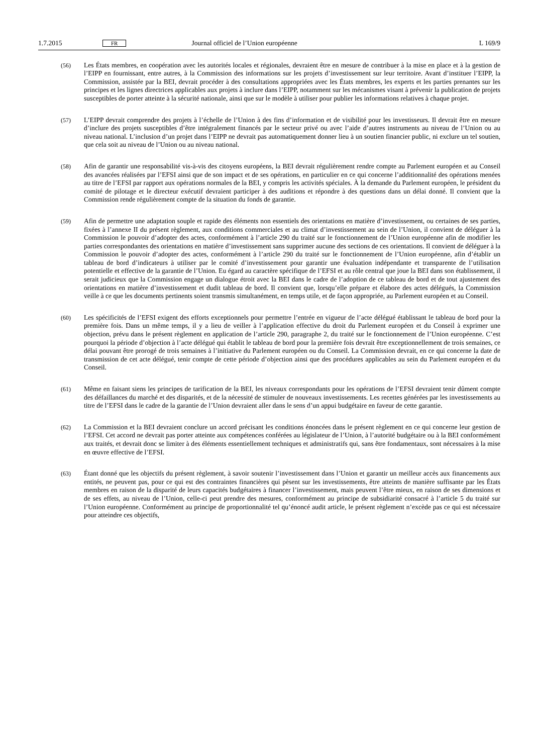1.7.2015 FR Journal officiel de l’Union européenne L 169/9
(56) Les États membres, en coopération avec les autorités locales et régionales, devraient être en mesure de contribuer à la mise en place et à la gestion de l’EIPP en fournissant, entre autres, à la Commission des informations sur les projets d’investissement sur leur territoire. Avant d’instituer l’EIPP, la Commission, assistée par la BEI, devrait procéder à des consultations appropriées avec les États membres, les experts et les parties prenantes sur les principes et les lignes directrices applicables aux projets à inclure dans l’EIPP, notamment sur les mécanismes visant à prévenir la publication de projets susceptibles de porter atteinte à la sécurité nationale, ainsi que sur le modèle à utiliser pour publier les informations relatives à chaque projet.
(57) L’EIPP devrait comprendre des projets à l’échelle de l’Union à des fins d’information et de visibilité pour les investisseurs. Il devrait être en mesure d’inclure des projets susceptibles d’être intégralement financés par le secteur privé ou avec l’aide d’autres instruments au niveau de l’Union ou au niveau national. L’inclusion d’un projet dans l’EIPP ne devrait pas automatiquement donner lieu à un soutien financier public, ni exclure un tel soutien, que cela soit au niveau de l’Union ou au niveau national.
(58) Afin de garantir une responsabilité vis-à-vis des citoyens européens, la BEI devrait régulièrement rendre compte au Parlement européen et au Conseil des avancées réalisées par l’EFSI ainsi que de son impact et de ses opérations, en particulier en ce qui concerne l’additionnalité des opérations menées au titre de l’EFSI par rapport aux opérations normales de la BEI, y compris les activités spéciales. À la demande du Parlement européen, le président du comité de pilotage et le directeur exécutif devraient participer à des auditions et répondre à des questions dans un délai donné. Il convient que la Commission rende régulièrement compte de la situation du fonds de garantie.
(59) Afin de permettre une adaptation souple et rapide des éléments non essentiels des orientations en matière d’investissement, ou certaines de ses parties, fixées à l’annexe II du présent règlement, aux conditions commerciales et au climat d’investissement au sein de l’Union, il convient de déléguer à la Commission le pouvoir d’adopter des actes, conformément à l’article 290 du traité sur le fonctionnement de l’Union européenne afin de modifier les parties correspondantes des orientations en matière d’investissement sans supprimer aucune des sections de ces orientations. Il convient de déléguer à la Commission le pouvoir d’adopter des actes, conformément à l’article 290 du traité sur le fonctionnement de l’Union européenne, afin d’établir un tableau de bord d’indicateurs à utiliser par le comité d’investissement pour garantir une évaluation indépendante et transparente de l’utilisation potentielle et effective de la garantie de l’Union. Eu égard au caractère spécifique de l’EFSI et au rôle central que joue la BEI dans son établissement, il serait judicieux que la Commission engage un dialogue étroit avec la BEI dans le cadre de l’adoption de ce tableau de bord et de tout ajustement des orientations en matière d’investissement et dudit tableau de bord. Il convient que, lorsqu’elle prépare et élabore des actes délégués, la Commission veille à ce que les documents pertinents soient transmis simultanément, en temps utile, et de façon appropriée, au Parlement européen et au Conseil.
(60) Les spécificités de l’EFSI exigent des efforts exceptionnels pour permettre l’entrée en vigueur de l’acte délégué établissant le tableau de bord pour la première fois. Dans un même temps, il y a lieu de veiller à l’application effective du droit du Parlement européen et du Conseil à exprimer une objection, prévu dans le présent règlement en application de l’article 290, paragraphe 2, du traité sur le fonctionnement de l’Union européenne. C’est pourquoi la période d’objection à l’acte délégué qui établit le tableau de bord pour la première fois devrait être exceptionnellement de trois semaines, ce délai pouvant être prorogé de trois semaines à l’initiative du Parlement européen ou du Conseil. La Commission devrait, en ce qui concerne la date de transmission de cet acte délégué, tenir compte de cette période d’objection ainsi que des procédures applicables au sein du Parlement européen et du Conseil.
(61) Même en faisant siens les principes de tarification de la BEI, les niveaux correspondants pour les opérations de l’EFSI devraient tenir dûment compte des défaillances du marché et des disparités, et de la nécessité de stimuler de nouveaux investissements. Les recettes générées par les investissements au titre de l’EFSI dans le cadre de la garantie de l’Union devraient aller dans le sens d’un appui budgétaire en faveur de cette garantie.
(62) La Commission et la BEI devraient conclure un accord précisant les conditions énoncées dans le présent règlement en ce qui concerne leur gestion de l’EFSI. Cet accord ne devrait pas porter atteinte aux compétences conférées au législateur de l’Union, à l’autorité budgétaire ou à la BEI conformément aux traités, et devrait donc se limiter à des éléments essentiellement techniques et administratifs qui, sans être fondamentaux, sont nécessaires à la mise en œuvre effective de l’EFSI.
(63) Étant donné que les objectifs du présent règlement, à savoir soutenir l’investissement dans l’Union et garantir un meilleur accès aux financements aux entités, ne peuvent pas, pour ce qui est des contraintes financières qui pèsent sur les investissements, être atteints de manière suffisante par les États membres en raison de la disparité de leurs capacités budgétaires à financer l’investissement, mais peuvent l’être mieux, en raison de ses dimensions et de ses effets, au niveau de l’Union, celle-ci peut prendre des mesures, conformément au principe de subsidiarité consacré à l’article 5 du traité sur l’Union européenne. Conformément au principe de proportionnalité tel qu’énoncé audit article, le présent règlement n’excède pas ce qui est nécessaire pour atteindre ces objectifs,